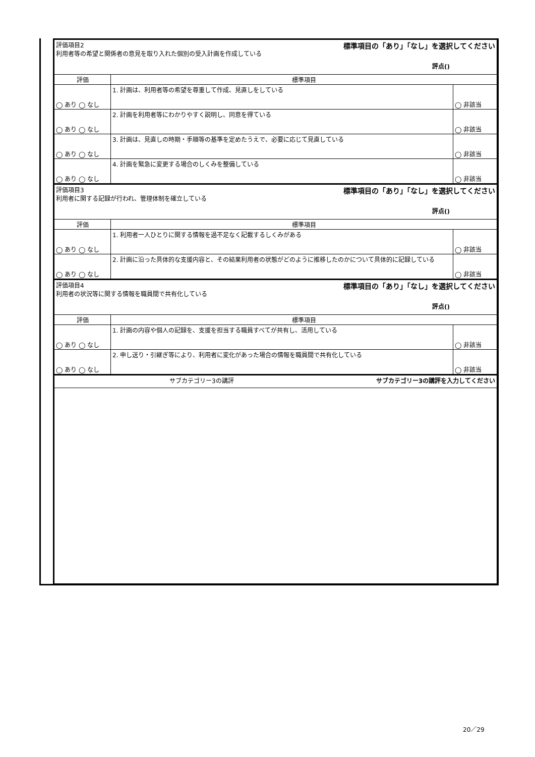| 評価項目2 標準項目の「あり」「なし」を選択してください 利用者等の希望と関係者の意見を取り入れた個別の受入計画を作成している 評点() | | |
| 評価 | 標準項目 | |
| ◯ あり ◯ なし | 1. 計画は、利用者等の希望を尊重して作成、見直しをしている | ◯ 非該当 |
| ◯ あり ◯ なし | 2. 計画を利用者等にわかりやすく説明し、同意を得ている | ◯ 非該当 |
| ◯ あり ◯ なし | 3. 計画は、見直しの時期・手順等の基準を定めたうえで、必要に応じて見直している | ◯ 非該当 |
| ◯ あり ◯ なし | 4. 計画を緊急に変更する場合のしくみを整備している | ◯ 非該当 |
| 評価項目3 標準項目の「あり」「なし」を選択してください 利用者に関する記録が行われ、管理体制を確立している 評点() | | |
| 評価 | 標準項目 | |
| ◯ あり ◯ なし | 1. 利用者一人ひとりに関する情報を過不足なく記載するしくみがある | ◯ 非該当 |
| ◯ あり ◯ なし | 2. 計画に沿った具体的な支援内容と、その結果利用者の状態がどのように推移したのかについて具体的に記録している | ◯ 非該当 |
| 評価項目4 標準項目の「あり」「なし」を選択してください 利用者の状況等に関する情報を職員間で共有化している 評点() | | |
| 評価 | 標準項目 | |
| ◯ あり ◯ なし | 1. 計画の内容や個人の記録を、支援を担当する職員すべてが共有し、活用している | ◯ 非該当 |
| ◯ あり ◯ なし | 2. 申し送り・引継ぎ等により、利用者に変化があった場合の情報を職員間で共有化している | ◯ 非該当 |
| サブカテゴリー3の講評 サブカテゴリー3の講評を入力してください | | |
20／29